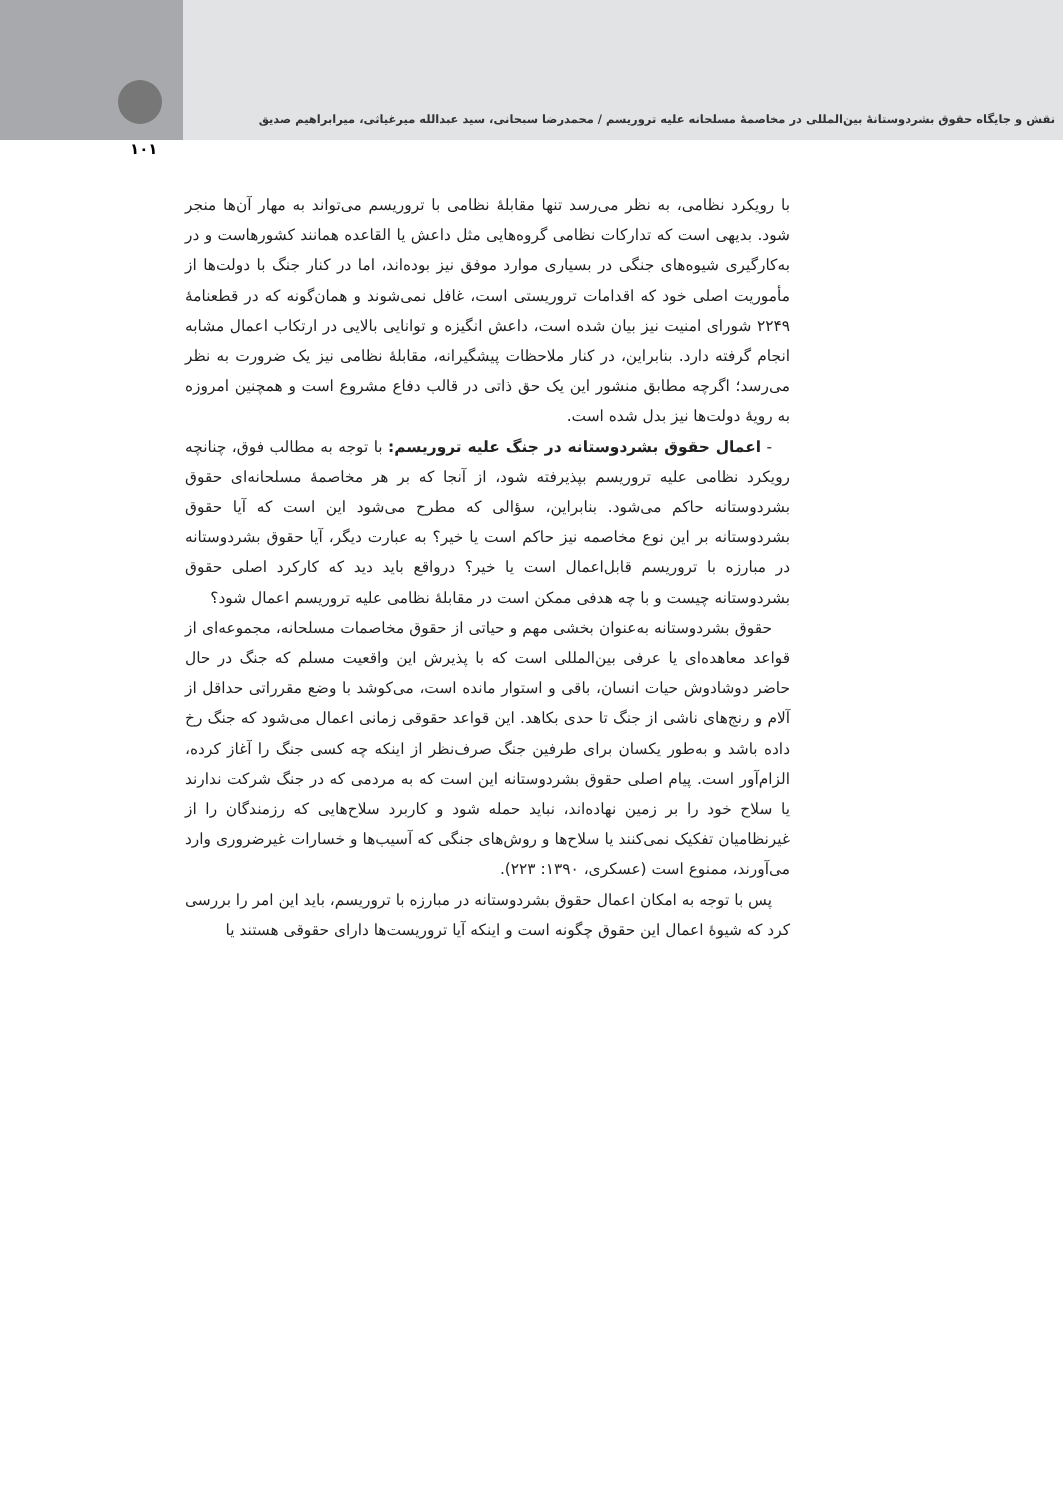نقش و جایگاه حقوق بشردوستانۀ بین‌المللی در مخاصمۀ مسلحانه علیه تروریسم / محمدرضا سبحانی، سید عبدالله میرغیاثی، میرابراهیم صدیق
۱۰۱
با رویکرد نظامی، به نظر می‌رسد تنها مقابلۀ نظامی با تروریسم می‌تواند به مهار آن‌ها منجر شود. بدیهی است که تدارکات نظامی گروه‌هایی مثل داعش یا القاعده همانند کشورهاست و در به‌کارگیری شیوه‌های جنگی در بسیاری موارد موفق نیز بوده‌اند، اما در کنار جنگ با دولت‌ها از مأموریت اصلی خود که اقدامات تروریستی است، غافل نمی‌شوند و همان‌گونه که در قطعنامۀ ۲۲۴۹ شورای امنیت نیز بیان شده است، داعش انگیزه و توانایی بالایی در ارتکاب اعمال مشابه انجام گرفته دارد. بنابراین، در کنار ملاحظات پیشگیرانه، مقابلۀ نظامی نیز یک ضرورت به نظر می‌رسد؛ اگرچه مطابق منشور این یک حق ذاتی در قالب دفاع مشروع است و همچنین امروزه به رویۀ دولت‌ها نیز بدل شده است.
- اعمال حقوق بشردوستانه در جنگ علیه تروریسم: با توجه به مطالب فوق، چنانچه رویکرد نظامی علیه تروریسم بپذیرفته شود، از آنجا که بر هر مخاصمۀ مسلحانه‌ای حقوق بشردوستانه حاکم می‌شود. بنابراین، سؤالی که مطرح می‌شود این است که آیا حقوق بشردوستانه بر این نوع مخاصمه نیز حاکم است یا خیر؟ به عبارت دیگر، آیا حقوق بشردوستانه در مبارزه با تروریسم قابل‌اعمال است یا خیر؟ درواقع باید دید که کارکرد اصلی حقوق بشردوستانه چیست و با چه هدفی ممکن است در مقابلۀ نظامی علیه تروریسم اعمال شود؟
حقوق بشردوستانه به‌عنوان بخشی مهم و حیاتی از حقوق مخاصمات مسلحانه، مجموعه‌ای از قواعد معاهده‌ای یا عرفی بین‌المللی است که با پذیرش این واقعیت مسلم که جنگ در حال حاضر دوشادوش حیات انسان، باقی و استوار مانده است، می‌کوشد با وضع مقرراتی حداقل از آلام و رنج‌های ناشی از جنگ تا حدی بکاهد. این قواعد حقوقی زمانی اعمال می‌شود که جنگ رخ داده باشد و به‌طور یکسان برای طرفین جنگ صرف‌نظر از اینکه چه کسی جنگ را آغاز کرده، الزام‌آور است. پیام اصلی حقوق بشردوستانه این است که به مردمی که در جنگ شرکت ندارند یا سلاح خود را بر زمین نهاده‌اند، نباید حمله شود و کاربرد سلاح‌هایی که رزمندگان را از غیرنظامیان تفکیک نمی‌کنند یا سلاح‌ها و روش‌های جنگی که آسیب‌ها و خسارات غیرضروری وارد می‌آورند، ممنوع است (عسکری، ۱۳۹۰: ۲۲۳).
پس با توجه به امکان اعمال حقوق بشردوستانه در مبارزه با تروریسم، باید این امر را بررسی کرد که شیوۀ اعمال این حقوق چگونه است و اینکه آیا تروریست‌ها دارای حقوقی هستند یا